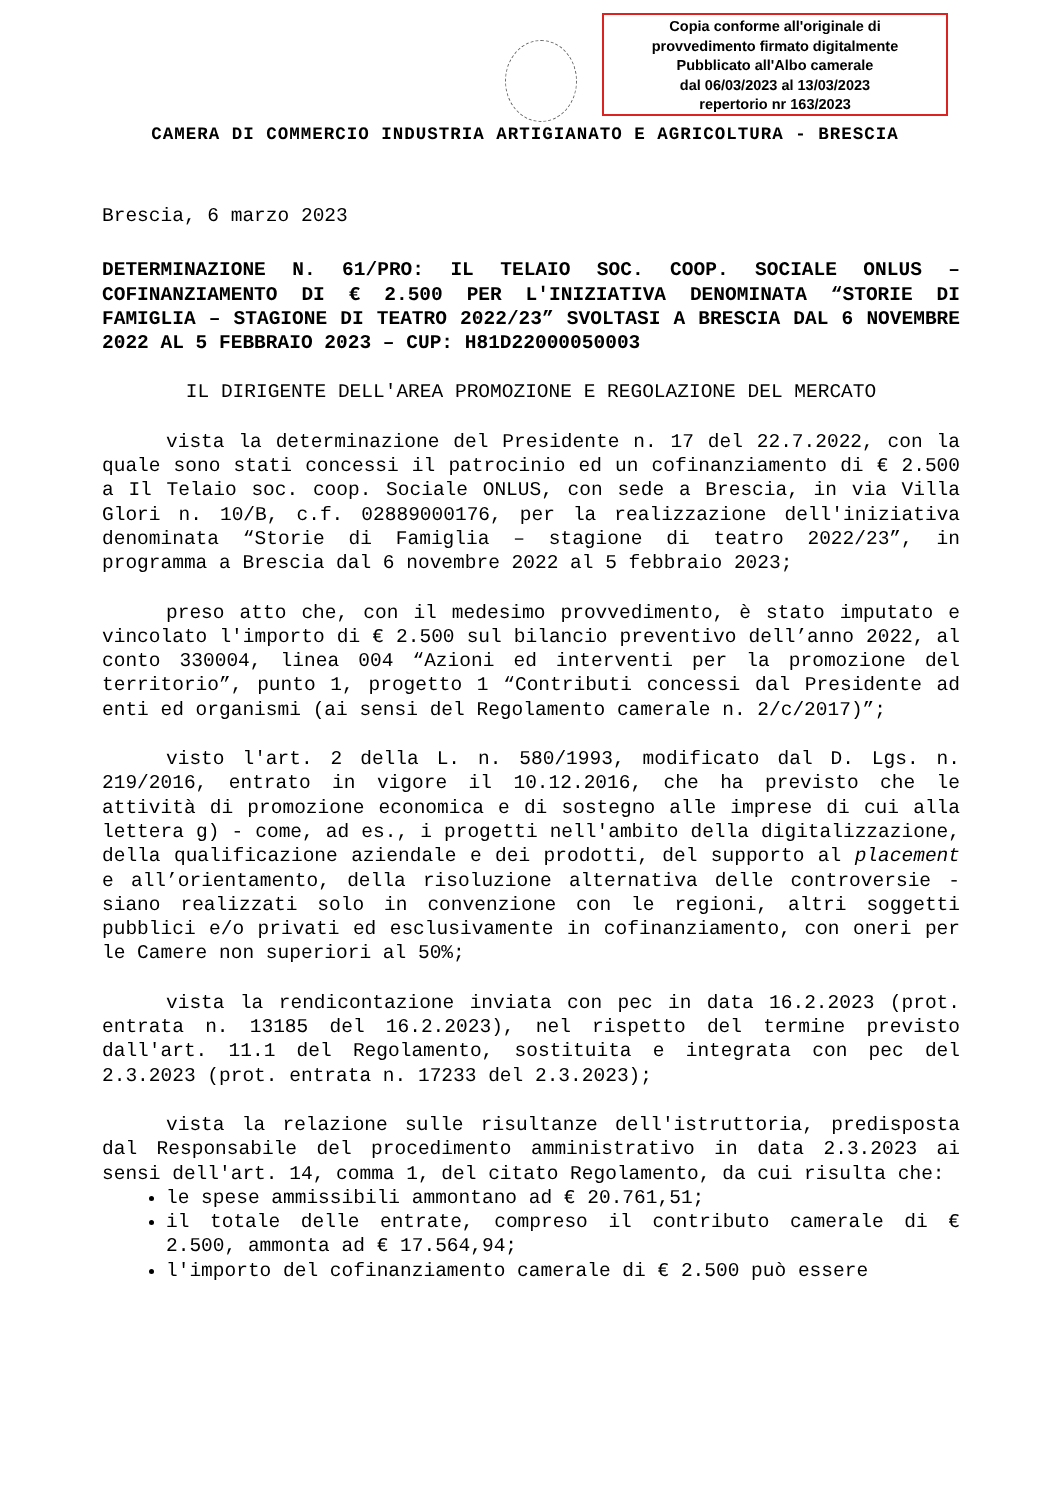Copia conforme all'originale di
provvedimento firmato digitalmente
Pubblicato all'Albo camerale
dal 06/03/2023 al 13/03/2023
repertorio nr 163/2023
CAMERA DI COMMERCIO INDUSTRIA ARTIGIANATO E AGRICOLTURA - BRESCIA
Brescia, 6 marzo 2023
DETERMINAZIONE N. 61/PRO: IL TELAIO SOC. COOP. SOCIALE ONLUS – COFINANZIAMENTO DI € 2.500 PER L'INIZIATIVA DENOMINATA “STORIE DI FAMIGLIA – STAGIONE DI TEATRO 2022/23” SVOLTASI A BRESCIA DAL 6 NOVEMBRE 2022 AL 5 FEBBRAIO 2023 – CUP: H81D22000050003
IL DIRIGENTE DELL'AREA PROMOZIONE E REGOLAZIONE DEL MERCATO
vista la determinazione del Presidente n. 17 del 22.7.2022, con la quale sono stati concessi il patrocinio ed un cofinanziamento di € 2.500 a Il Telaio soc. coop. Sociale ONLUS, con sede a Brescia, in via Villa Glori n. 10/B, c.f. 02889000176, per la realizzazione dell'iniziativa denominata “Storie di Famiglia – stagione di teatro 2022/23”, in programma a Brescia dal 6 novembre 2022 al 5 febbraio 2023;
preso atto che, con il medesimo provvedimento, è stato imputato e vincolato l'importo di € 2.500 sul bilancio preventivo dell’anno 2022, al conto 330004, linea 004 “Azioni ed interventi per la promozione del territorio”, punto 1, progetto 1 “Contributi concessi dal Presidente ad enti ed organismi (ai sensi del Regolamento camerale n. 2/c/2017)”;
visto l'art. 2 della L. n. 580/1993, modificato dal D. Lgs. n. 219/2016, entrato in vigore il 10.12.2016, che ha previsto che le attività di promozione economica e di sostegno alle imprese di cui alla lettera g) - come, ad es., i progetti nell'ambito della digitalizzazione, della qualificazione aziendale e dei prodotti, del supporto al placement e all’orientamento, della risoluzione alternativa delle controversie - siano realizzati solo in convenzione con le regioni, altri soggetti pubblici e/o privati ed esclusivamente in cofinanziamento, con oneri per le Camere non superiori al 50%;
vista la rendicontazione inviata con pec in data 16.2.2023 (prot. entrata n. 13185 del 16.2.2023), nel rispetto del termine previsto dall'art. 11.1 del Regolamento, sostituita e integrata con pec del 2.3.2023 (prot. entrata n. 17233 del 2.3.2023);
vista la relazione sulle risultanze dell'istruttoria, predisposta dal Responsabile del procedimento amministrativo in data 2.3.2023 ai sensi dell'art. 14, comma 1, del citato Regolamento, da cui risulta che:
le spese ammissibili ammontano ad € 20.761,51;
il totale delle entrate, compreso il contributo camerale di € 2.500, ammonta ad € 17.564,94;
l'importo del cofinanziamento camerale di € 2.500 può essere